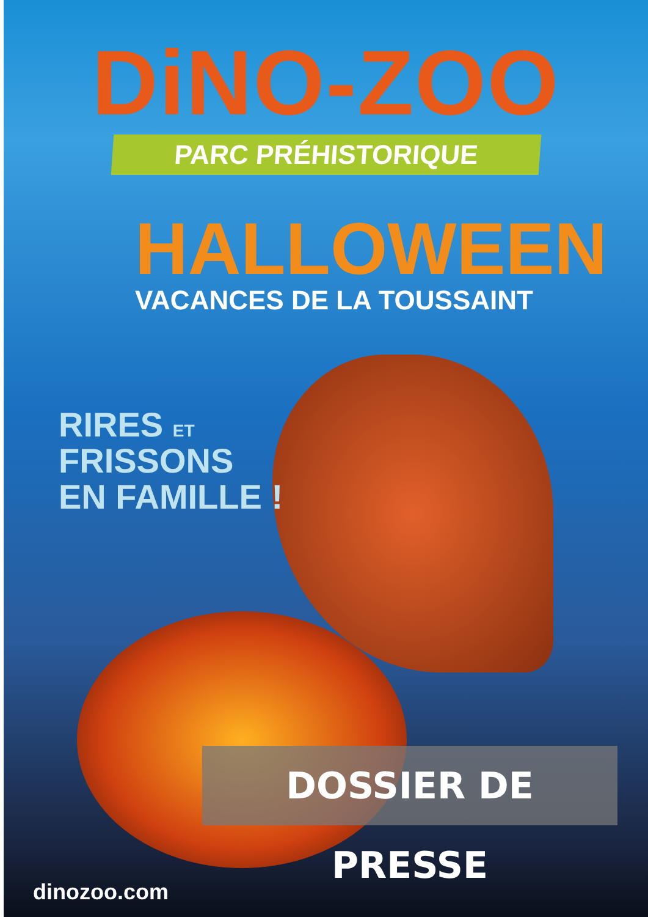DiNO-ZOO
PARC PRÉHISTORIQUE
HALLOWEEN
VACANCES DE LA TOUSSAINT
RIRES ET
FRISSONS
EN FAMILLE !
DOSSIER DE PRESSE
dinozoo.com